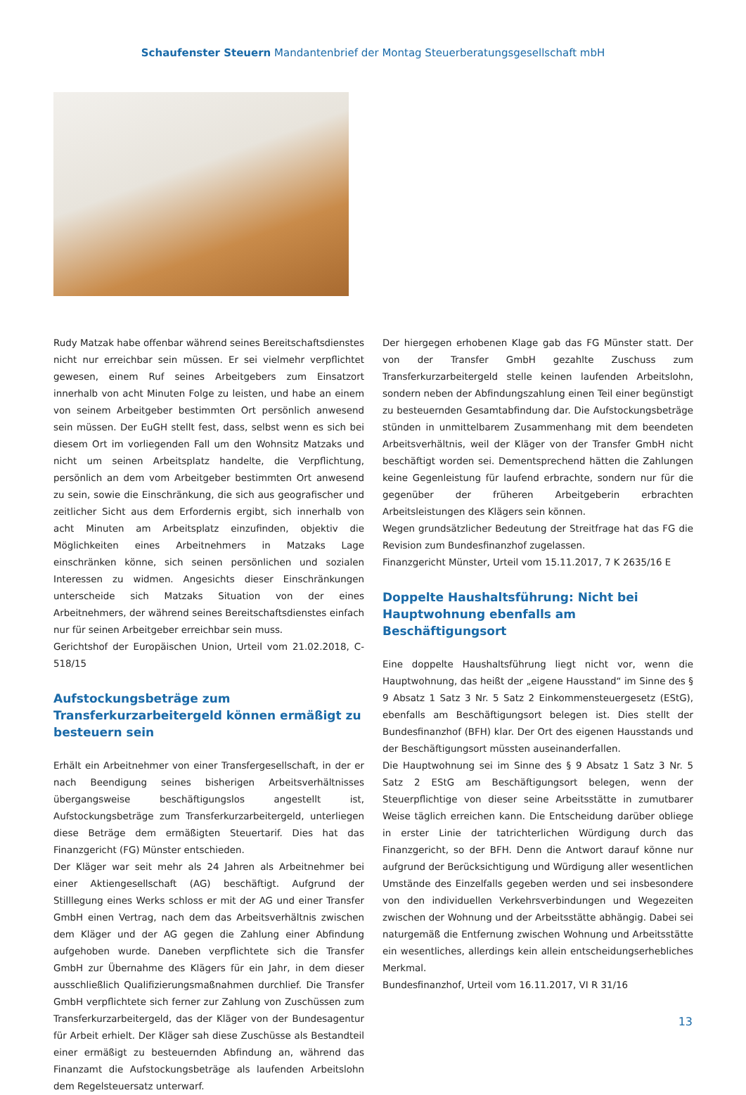Schaufenster Steuern Mandantenbrief der Montag Steuerberatungsgesellschaft mbH
Rudy Matzak habe offenbar während seines Bereitschaftsdienstes nicht nur erreichbar sein müssen. Er sei vielmehr verpflichtet gewesen, einem Ruf seines Arbeitgebers zum Einsatzort innerhalb von acht Minuten Folge zu leisten, und habe an einem von seinem Arbeitgeber bestimmten Ort persönlich anwesend sein müssen. Der EuGH stellt fest, dass, selbst wenn es sich bei diesem Ort im vorliegenden Fall um den Wohnsitz Matzaks und nicht um seinen Arbeitsplatz handelte, die Verpflichtung, persönlich an dem vom Arbeitgeber bestimmten Ort anwesend zu sein, sowie die Einschränkung, die sich aus geografischer und zeitlicher Sicht aus dem Erfordernis ergibt, sich innerhalb von acht Minuten am Arbeitsplatz einzufinden, objektiv die Möglichkeiten eines Arbeitnehmers in Matzaks Lage einschränken könne, sich seinen persönlichen und sozialen Interessen zu widmen. Angesichts dieser Einschränkungen unterscheide sich Matzaks Situation von der eines Arbeitnehmers, der während seines Bereitschaftsdienstes einfach nur für seinen Arbeitgeber erreichbar sein muss.
Gerichtshof der Europäischen Union, Urteil vom 21.02.2018, C-518/15
Aufstockungsbeträge zum Transferkurzarbeitergeld können ermäßigt zu besteuern sein
Erhält ein Arbeitnehmer von einer Transfergesellschaft, in der er nach Beendigung seines bisherigen Arbeitsverhältnisses übergangsweise beschäftigungslos angestellt ist, Aufstockungsbeträge zum Transferkurzarbeitergeld, unterliegen diese Beträge dem ermäßigten Steuertarif. Dies hat das Finanzgericht (FG) Münster entschieden.
Der Kläger war seit mehr als 24 Jahren als Arbeitnehmer bei einer Aktiengesellschaft (AG) beschäftigt. Aufgrund der Stilllegung eines Werks schloss er mit der AG und einer Transfer GmbH einen Vertrag, nach dem das Arbeitsverhältnis zwischen dem Kläger und der AG gegen die Zahlung einer Abfindung aufgehoben wurde. Daneben verpflichtete sich die Transfer GmbH zur Übernahme des Klägers für ein Jahr, in dem dieser ausschließlich Qualifizierungsmaßnahmen durchlief. Die Transfer GmbH verpflichtete sich ferner zur Zahlung von Zuschüssen zum Transferkurzarbeitergeld, das der Kläger von der Bundesagentur für Arbeit erhielt. Der Kläger sah diese Zuschüsse als Bestandteil einer ermäßigt zu besteuernden Abfindung an, während das Finanzamt die Aufstockungsbeträge als laufenden Arbeitslohn dem Regelsteuersatz unterwarf.
Der hiergegen erhobenen Klage gab das FG Münster statt. Der von der Transfer GmbH gezahlte Zuschuss zum Transferkurzarbeitergeld stelle keinen laufenden Arbeitslohn, sondern neben der Abfindungszahlung einen Teil einer begünstigt zu besteuernden Gesamtabfindung dar. Die Aufstockungsbeträge stünden in unmittelbarem Zusammenhang mit dem beendeten Arbeitsverhältnis, weil der Kläger von der Transfer GmbH nicht beschäftigt worden sei. Dementsprechend hätten die Zahlungen keine Gegenleistung für laufend erbrachte, sondern nur für die gegenüber der früheren Arbeitgeberin erbrachten Arbeitsleistungen des Klägers sein können.
Wegen grundsätzlicher Bedeutung der Streitfrage hat das FG die Revision zum Bundesfinanzhof zugelassen.
Finanzgericht Münster, Urteil vom 15.11.2017, 7 K 2635/16 E
Doppelte Haushaltsführung: Nicht bei Hauptwohnung ebenfalls am Beschäftigungsort
Eine doppelte Haushaltsführung liegt nicht vor, wenn die Hauptwohnung, das heißt der „eigene Hausstand“ im Sinne des § 9 Absatz 1 Satz 3 Nr. 5 Satz 2 Einkommensteuergesetz (EStG), ebenfalls am Beschäftigungsort belegen ist. Dies stellt der Bundesfinanzhof (BFH) klar. Der Ort des eigenen Hausstands und der Beschäftigungsort müssten auseinanderfallen.
Die Hauptwohnung sei im Sinne des § 9 Absatz 1 Satz 3 Nr. 5 Satz 2 EStG am Beschäftigungsort belegen, wenn der Steuerpflichtige von dieser seine Arbeitsstätte in zumutbarer Weise täglich erreichen kann. Die Entscheidung darüber obliege in erster Linie der tatrichterlichen Würdigung durch das Finanzgericht, so der BFH. Denn die Antwort darauf könne nur aufgrund der Berücksichtigung und Würdigung aller wesentlichen Umstände des Einzelfalls gegeben werden und sei insbesondere von den individuellen Verkehrsverbindungen und Wegezeiten zwischen der Wohnung und der Arbeitsstätte abhängig. Dabei sei naturgemäß die Entfernung zwischen Wohnung und Arbeitsstätte ein wesentliches, allerdings kein allein entscheidungserhebliches Merkmal.
Bundesfinanzhof, Urteil vom 16.11.2017, VI R 31/16
13